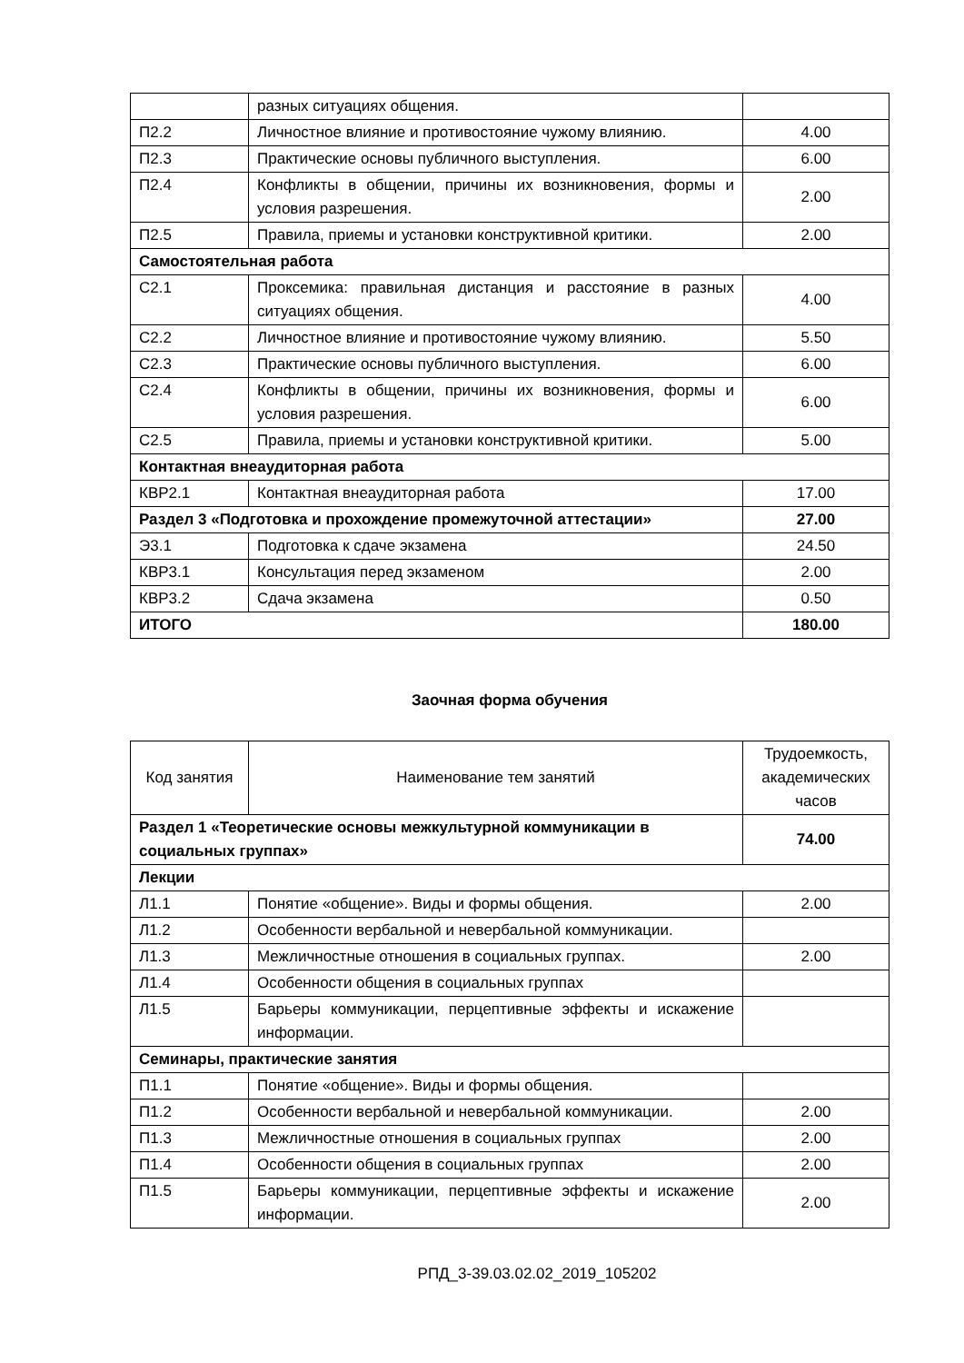| | разных ситуациях общения. | |
| П2.2 | Личностное влияние и противостояние чужому влиянию. | 4.00 |
| П2.3 | Практические основы публичного выступления. | 6.00 |
| П2.4 | Конфликты в общении, причины их возникновения, формы и условия разрешения. | 2.00 |
| П2.5 | Правила, приемы и установки конструктивной критики. | 2.00 |
| Самостоятельная работа | | |
| С2.1 | Проксемика: правильная дистанция и расстояние в разных ситуациях общения. | 4.00 |
| С2.2 | Личностное влияние и противостояние чужому влиянию. | 5.50 |
| С2.3 | Практические основы публичного выступления. | 6.00 |
| С2.4 | Конфликты в общении, причины их возникновения, формы и условия разрешения. | 6.00 |
| С2.5 | Правила, приемы и установки конструктивной критики. | 5.00 |
| Контактная внеаудиторная работа | | |
| КВР2.1 | Контактная внеаудиторная работа | 17.00 |
| Раздел 3 «Подготовка и прохождение промежуточной аттестации» | | 27.00 |
| Э3.1 | Подготовка к сдаче экзамена | 24.50 |
| КВР3.1 | Консультация перед экзаменом | 2.00 |
| КВР3.2 | Сдача экзамена | 0.50 |
| ИТОГО | | 180.00 |
Заочная форма обучения
| Код занятия | Наименование тем занятий | Трудоемкость, академических часов |
| Раздел 1 «Теоретические основы межкультурной коммуникации в социальных группах» | | 74.00 |
| Лекции | | |
| Л1.1 | Понятие «общение». Виды и формы общения. | 2.00 |
| Л1.2 | Особенности вербальной и невербальной коммуникации. | |
| Л1.3 | Межличностные отношения в социальных группах. | 2.00 |
| Л1.4 | Особенности общения в социальных группах | |
| Л1.5 | Барьеры коммуникации, перцептивные эффекты и искажение информации. | |
| Семинары, практические занятия | | |
| П1.1 | Понятие «общение». Виды и формы общения. | |
| П1.2 | Особенности вербальной и невербальной коммуникации. | 2.00 |
| П1.3 | Межличностные отношения в социальных группах | 2.00 |
| П1.4 | Особенности общения в социальных группах | 2.00 |
| П1.5 | Барьеры коммуникации, перцептивные эффекты и искажение информации. | 2.00 |
РПД_3-39.03.02.02_2019_105202